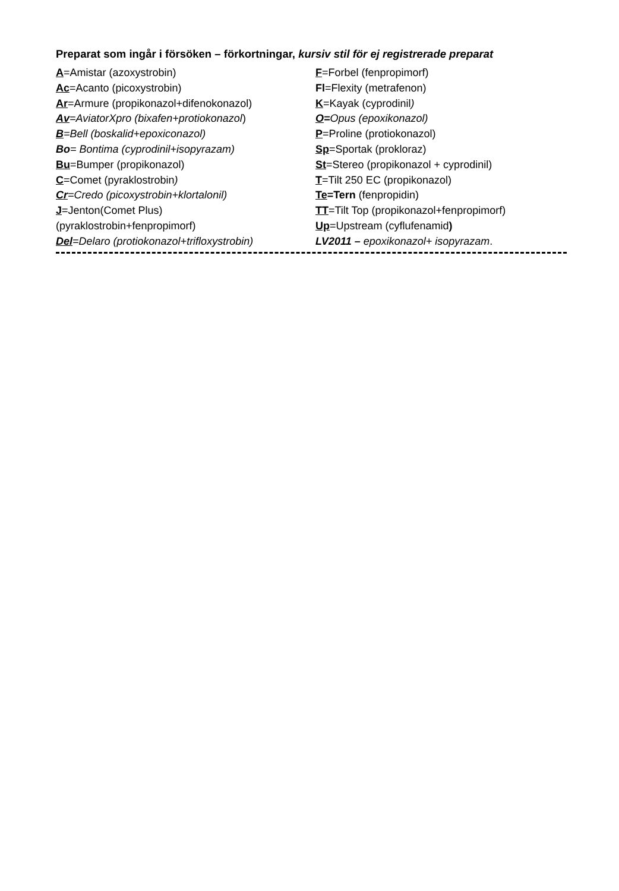Preparat som ingår i försöken – förkortningar, kursiv stil för ej registrerade preparat
A=Amistar (azoxystrobin)
Ac=Acanto (picoxystrobin)
Ar=Armure (propikonazol+difenokonazol)
Av=AviatorXpro (bixafen+protiokonazol)
B=Bell (boskalid+epoxiconazol)
Bo= Bontima (cyprodinil+isopyrazam)
Bu=Bumper (propikonazol)
C=Comet (pyraklostrobin)
Cr=Credo (picoxystrobin+klortalonil)
J=Jenton(Comet Plus)
(pyraklostrobin+fenpropimorf)
Del=Delaro (protiokonazol+trifloxystrobin)
F=Forbel (fenpropimorf)
Fl=Flexity (metrafenon)
K=Kayak (cyprodinil)
O=Opus (epoxikonazol)
P=Proline (protiokonazol)
Sp=Sportak (prokloraz)
St=Stereo (propikonazol + cyprodinil)
T=Tilt 250 EC (propikonazol)
Te=Tern (fenpropidin)
TT=Tilt Top (propikonazol+fenpropimorf)
Up=Upstream (cyflufenamid)
LV2011 – epoxikonazol+ isopyrazam.